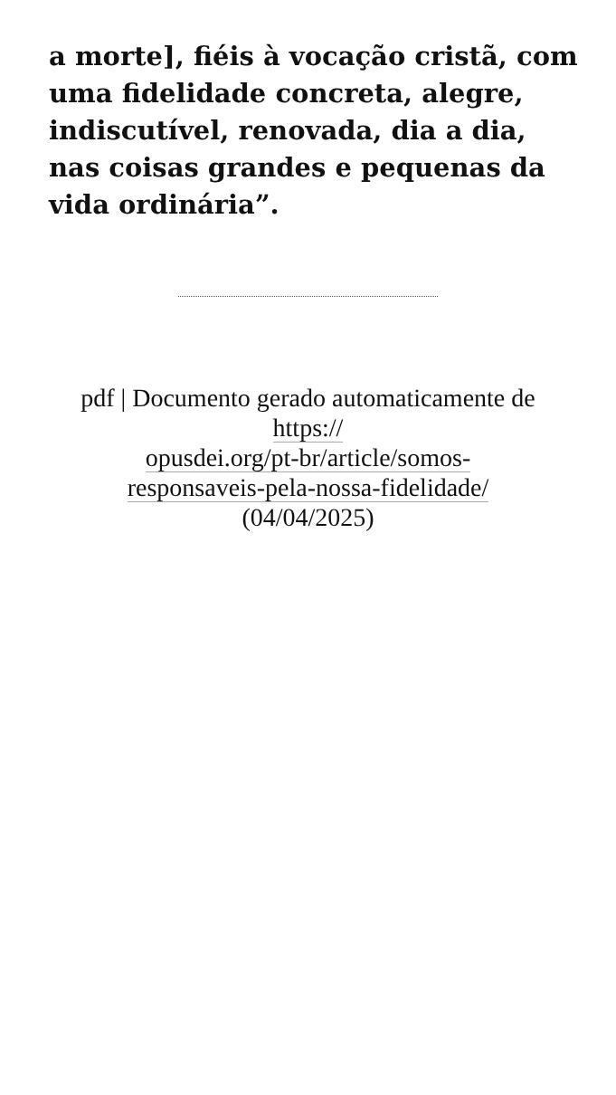a morte], fiéis à vocação cristã, com uma fidelidade concreta, alegre, indiscutível, renovada, dia a dia, nas coisas grandes e pequenas da vida ordinária”.
pdf | Documento gerado automaticamente de https://
opusdei.org/pt-br/article/somos-
responsaveis-pela-nossa-fidelidade/
(04/04/2025)